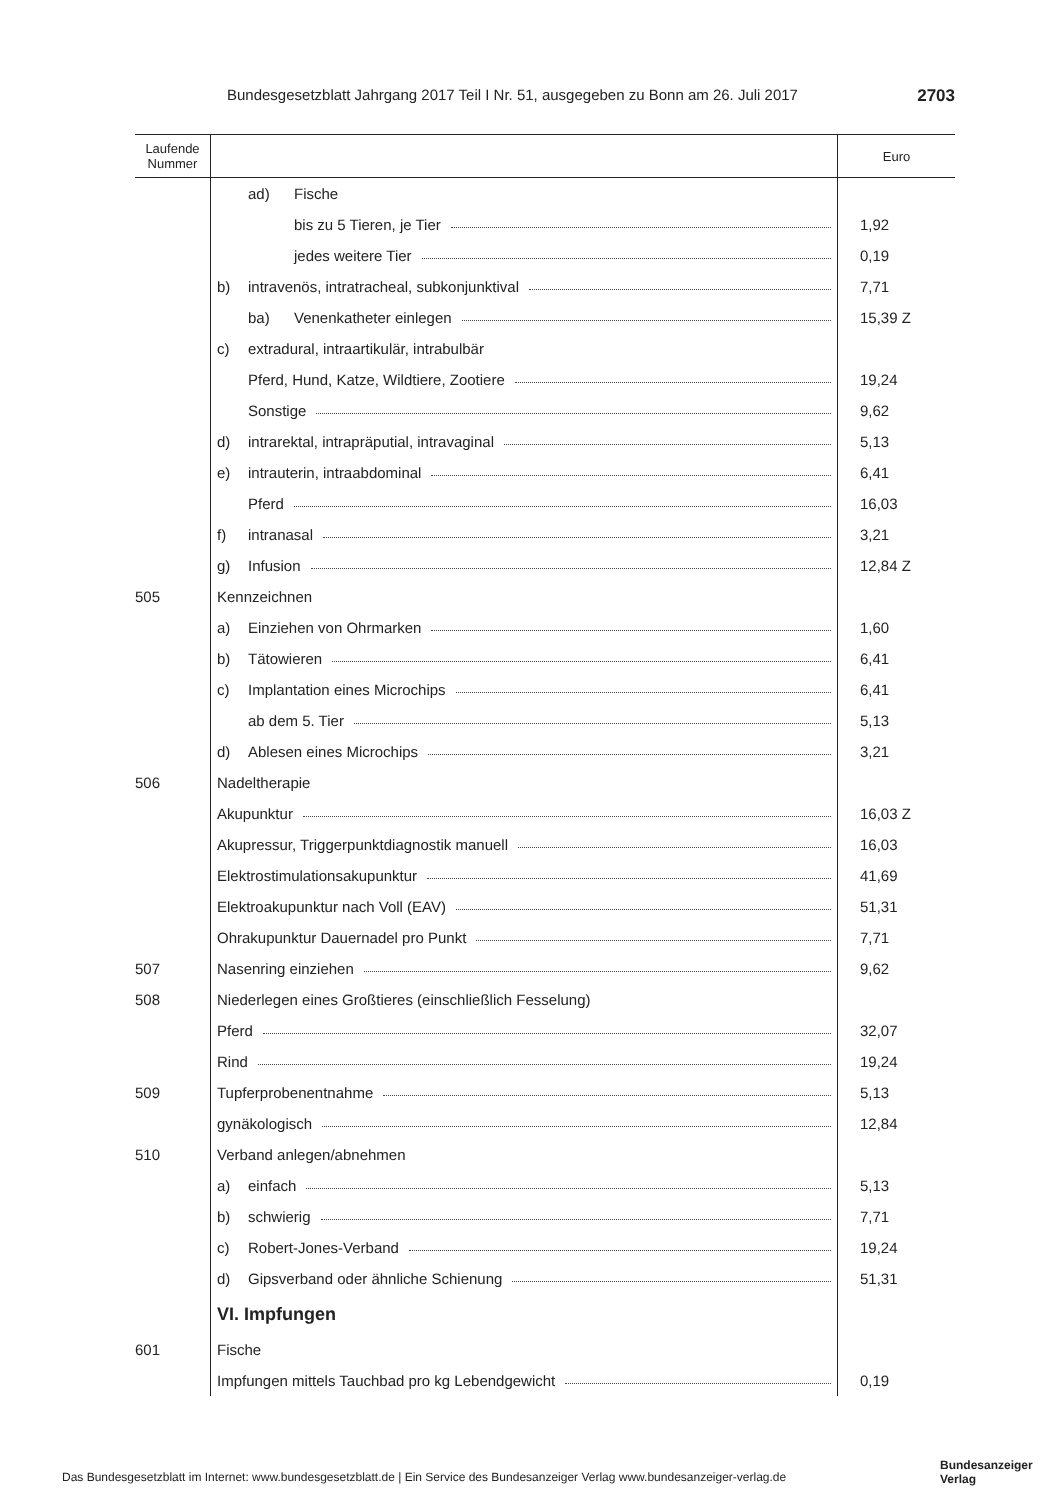Bundesgesetzblatt Jahrgang 2017 Teil I Nr. 51, ausgegeben zu Bonn am 26. Juli 2017 2703
| Laufende Nummer | | Euro |
| --- | --- | --- |
| | ad) Fische | |
| | bis zu 5 Tieren, je Tier | 1,92 |
| | jedes weitere Tier | 0,19 |
| | b) intravenös, intratracheal, subkonjunktival | 7,71 |
| | ba) Venenkatheter einlegen | 15,39 Z |
| | c) extradural, intraartikulär, intrabulbär | |
| | Pferd, Hund, Katze, Wildtiere, Zootiere | 19,24 |
| | Sonstige | 9,62 |
| | d) intrarektal, intrapräputial, intravaginal | 5,13 |
| | e) intrauterin, intraabdominal | 6,41 |
| | Pferd | 16,03 |
| | f) intranasal | 3,21 |
| | g) Infusion | 12,84 Z |
| 505 | Kennzeichnen | |
| | a) Einziehen von Ohrmarken | 1,60 |
| | b) Tätowieren | 6,41 |
| | c) Implantation eines Microchips | 6,41 |
| | ab dem 5. Tier | 5,13 |
| | d) Ablesen eines Microchips | 3,21 |
| 506 | Nadeltherapie | |
| | Akupunktur | 16,03 Z |
| | Akupressur, Triggerpunktdiagnostik manuell | 16,03 |
| | Elektrostimulationsakupunktur | 41,69 |
| | Elektroakupunktur nach Voll (EAV) | 51,31 |
| | Ohrakupunktur Dauernadel pro Punkt | 7,71 |
| 507 | Nasenring einziehen | 9,62 |
| 508 | Niederlegen eines Großtieres (einschließlich Fesselung) | |
| | Pferd | 32,07 |
| | Rind | 19,24 |
| 509 | Tupferprobenentnahme | 5,13 |
| | gynäkologisch | 12,84 |
| 510 | Verband anlegen/abnehmen | |
| | a) einfach | 5,13 |
| | b) schwierig | 7,71 |
| | c) Robert-Jones-Verband | 19,24 |
| | d) Gipsverband oder ähnliche Schienung | 51,31 |
| | VI. Impfungen | |
| 601 | Fische | |
| | Impfungen mittels Tauchbad pro kg Lebendgewicht | 0,19 |
Das Bundesgesetzblatt im Internet: www.bundesgesetzblatt.de | Ein Service des Bundesanzeiger Verlag www.bundesanzeiger-verlag.de
Bundesanzeiger
Verlag